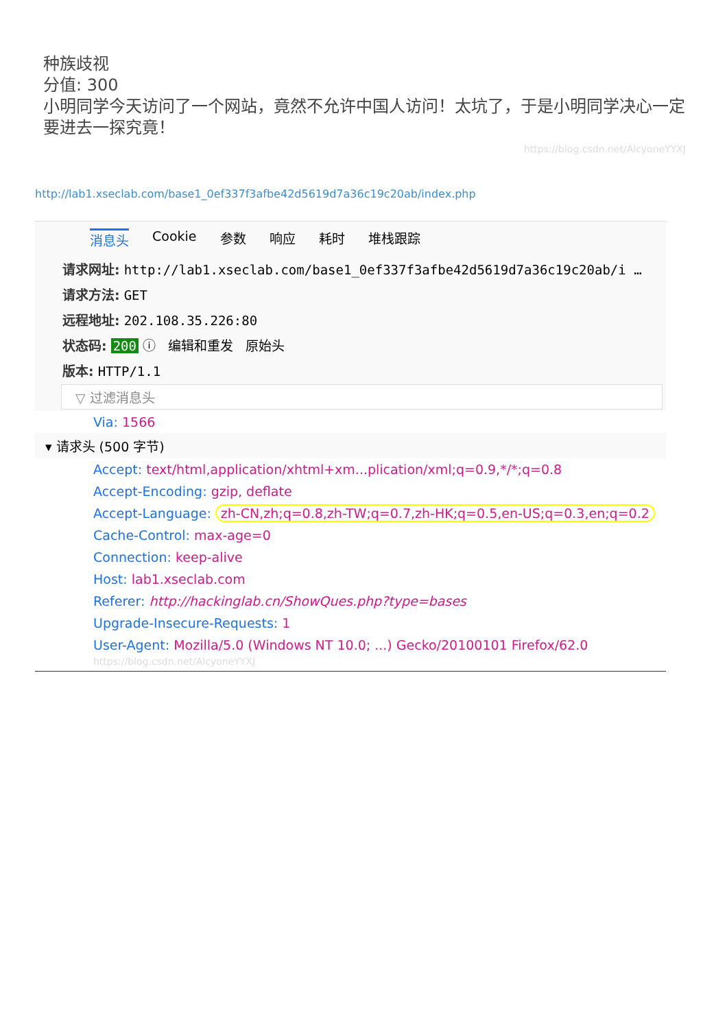种族歧视
分值: 300
小明同学今天访问了一个网站，竟然不允许中国人访问！太坑了，于是小明同学决心一定要进去一探究竟！
https://blog.csdn.net/AlcyoneYYXJ
http://lab1.xseclab.com/base1_0ef337f3afbe42d5619d7a36c19c20ab/index.php
消息头 Cookie 参数 响应 耗时 堆栈跟踪
请求网址: http://lab1.xseclab.com/base1_0ef337f3afbe42d5619d7a36c19c20ab/i …
请求方法: GET
远程地址: 202.108.35.226:80
状态码: 200 ⓘ 编辑和重发 原始头
版本: HTTP/1.1
▽ 过滤消息头
Via: 1566
▾ 请求头 (500 字节)
Accept: text/html,application/xhtml+xm...plication/xml;q=0.9,*/*;q=0.8
Accept-Encoding: gzip, deflate
Accept-Language: zh-CN,zh;q=0.8,zh-TW;q=0.7,zh-HK;q=0.5,en-US;q=0.3,en;q=0.2
Cache-Control: max-age=0
Connection: keep-alive
Host: lab1.xseclab.com
Referer: http://hackinglab.cn/ShowQues.php?type=bases
Upgrade-Insecure-Requests: 1
User-Agent: Mozilla/5.0 (Windows NT 10.0; ...) Gecko/20100101 Firefox/62.0 https://blog.csdn.net/AlcyoneYYXJ